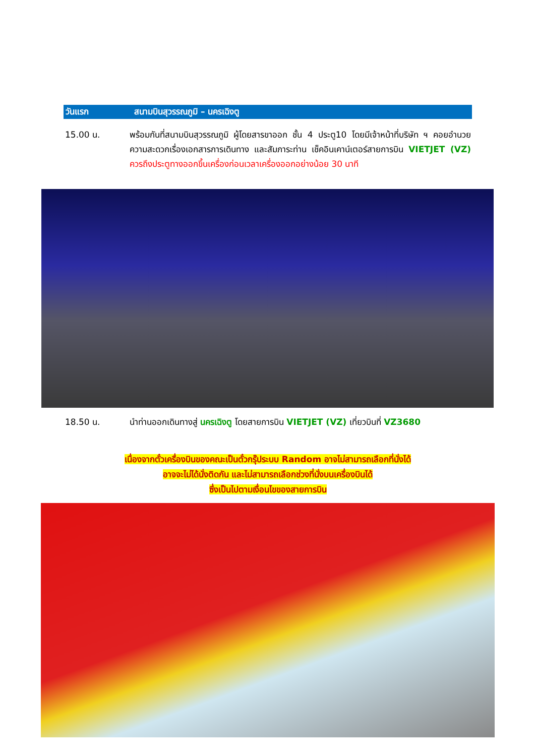วันแรก สนามบินสุวรรณภูมิ – นครเฉิงตู
15.00 น. พร้อมกันที่สนามบินสุวรรณภูมิ ผู้โดยสารขาออก ชั้น 4 ประตู10 โดยมีเจ้าหน้าที่บริษัท ฯ คอยอำนวยความสะดวกเรื่องเอกสารการเดินทาง และสัมภาระท่าน เช็คอินเคาน์เตอร์สายการบิน VIETJET (VZ) ควรถึงประตูทางออกขึ้นเครื่องก่อนเวลาเครื่องออกอย่างน้อย 30 นาที
18.50 น. นำท่านออกเดินทางสู่ นครเฉิงตู โดยสายการบิน VIETJET (VZ) เที่ยวบินที่ VZ3680
เนื่องจากตั๋วเครื่องบินของคณะเป็นตั๋วกรุ๊ประบบ Random อาจไม่สามารถเลือกที่นั่งได้
อาจจะไม่ได้นั่งติดกัน และไม่สามารถเลือกช่วงที่นั่งบนเครื่องบินได้
ซึ่งเป็นไปตามเงื่อนไขของสายการบิน